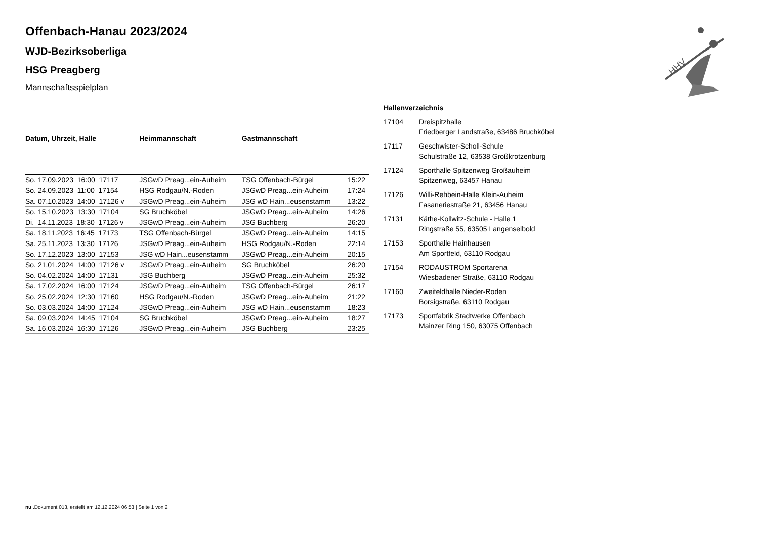HHV
Offenbach-Hanau 2023/2024
WJD-Bezirksoberliga
HSG Preagberg
Mannschaftsspielplan
| Datum, Uhrzeit, Halle | Heimmannschaft | Gastmannschaft | |
| --- | --- | --- | --- |
| So. 17.09.2023 16:00 17117 | JSGwD Preag...ein-Auheim | TSG Offenbach-Bürgel | 15:22 |
| So. 24.09.2023 11:00 17154 | HSG Rodgau/N.-Roden | JSGwD Preag...ein-Auheim | 17:24 |
| Sa. 07.10.2023 14:00 17126 v | JSGwD Preag...ein-Auheim | JSG wD Hain...eusenstamm | 13:22 |
| So. 15.10.2023 13:30 17104 | SG Bruchköbel | JSGwD Preag...ein-Auheim | 14:26 |
| Di. 14.11.2023 18:30 17126 v | JSGwD Preag...ein-Auheim | JSG Buchberg | 26:20 |
| Sa. 18.11.2023 16:45 17173 | TSG Offenbach-Bürgel | JSGwD Preag...ein-Auheim | 14:15 |
| Sa. 25.11.2023 13:30 17126 | JSGwD Preag...ein-Auheim | HSG Rodgau/N.-Roden | 22:14 |
| So. 17.12.2023 13:00 17153 | JSG wD Hain...eusenstamm | JSGwD Preag...ein-Auheim | 20:15 |
| So. 21.01.2024 14:00 17126 v | JSGwD Preag...ein-Auheim | SG Bruchköbel | 26:20 |
| So. 04.02.2024 14:00 17131 | JSG Buchberg | JSGwD Preag...ein-Auheim | 25:32 |
| Sa. 17.02.2024 16:00 17124 | JSGwD Preag...ein-Auheim | TSG Offenbach-Bürgel | 26:17 |
| So. 25.02.2024 12:30 17160 | HSG Rodgau/N.-Roden | JSGwD Preag...ein-Auheim | 21:22 |
| So. 03.03.2024 14:00 17124 | JSGwD Preag...ein-Auheim | JSG wD Hain...eusenstamm | 18:23 |
| Sa. 09.03.2024 14:45 17104 | SG Bruchköbel | JSGwD Preag...ein-Auheim | 18:27 |
| Sa. 16.03.2024 16:30 17126 | JSGwD Preag...ein-Auheim | JSG Buchberg | 23:25 |
| Hallenverzeichnis | |
| --- | --- |
| 17104 | Dreispitzhalle Friedberger Landstraße, 63486 Bruchköbel |
| 17117 | Geschwister-Scholl-Schule Schulstraße 12, 63538 Großkrotzenburg |
| 17124 | Sporthalle Spitzenweg Großauheim Spitzenweg, 63457 Hanau |
| 17126 | Willi-Rehbein-Halle Klein-Auheim Fasaneriestraße 21, 63456 Hanau |
| 17131 | Käthe-Kollwitz-Schule - Halle 1 Ringstraße 55, 63505 Langenselbold |
| 17153 | Sporthalle Hainhausen Am Sportfeld, 63110 Rodgau |
| 17154 | RODAUSTROM Sportarena Wiesbadener Straße, 63110 Rodgau |
| 17160 | Zweifeldhalle Nieder-Roden Borsigstraße, 63110 Rodgau |
| 17173 | Sportfabrik Stadtwerke Offenbach Mainzer Ring 150, 63075 Offenbach |
nu .Dokument 013, erstellt am 12.12.2024 06:53 | Seite 1 von 2